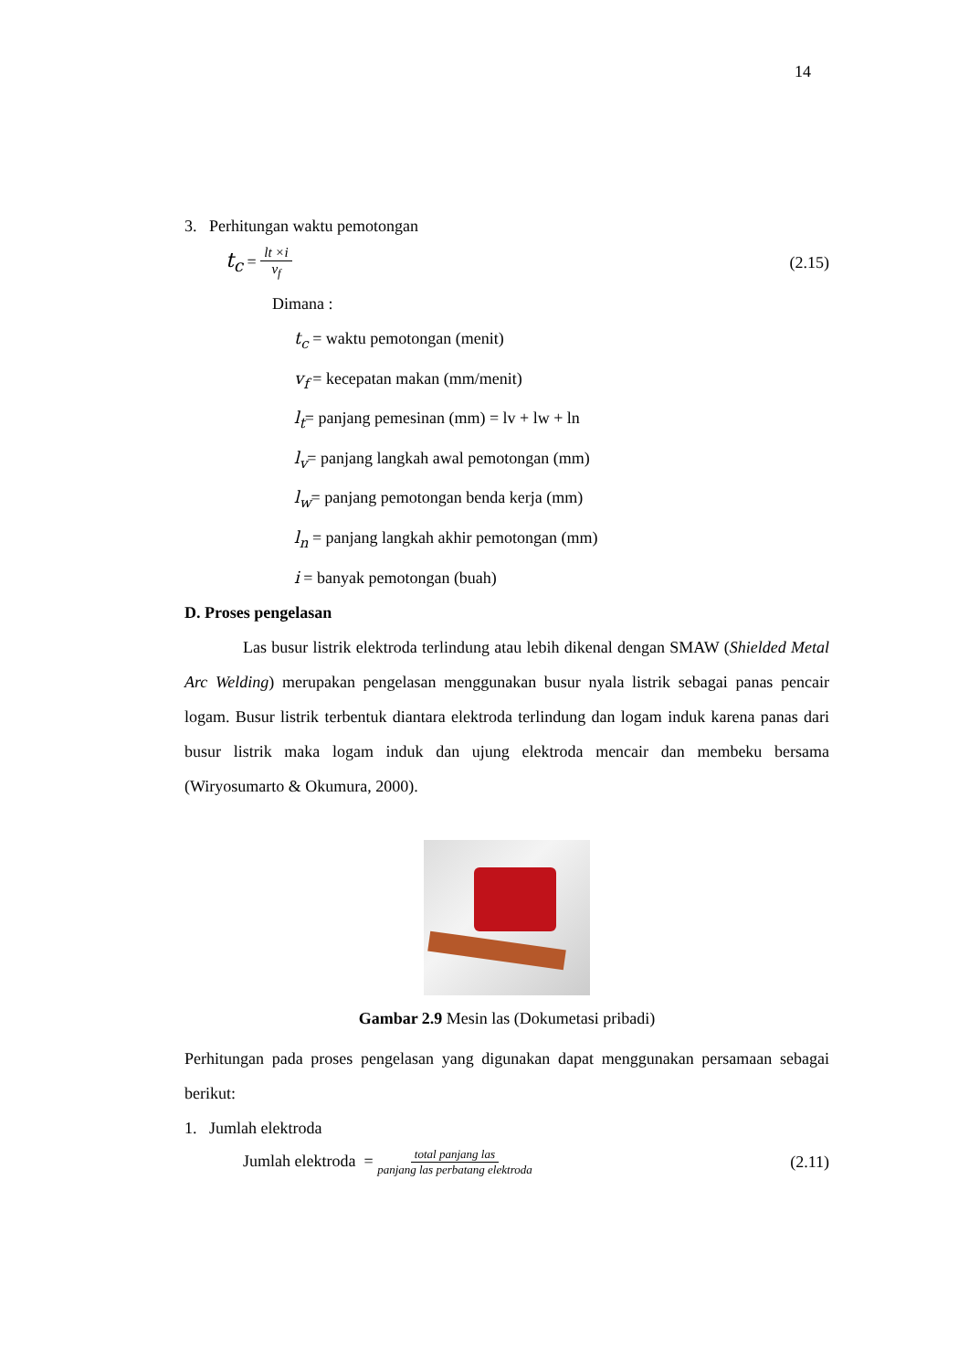14
3. Perhitungan waktu pemotongan
t<sub>c</sub> = lt ×i v<sub>f</sub> (2.15)
Dimana :
t<sub>c</sub> = waktu pemotongan (menit)
v<sub>f</sub> = kecepatan makan (mm/menit)
l<sub>t</sub>= panjang pemesinan (mm) = lv + lw + ln
l<sub>v</sub>= panjang langkah awal pemotongan (mm)
l<sub>w</sub>= panjang pemotongan benda kerja (mm)
l<sub>n</sub> = panjang langkah akhir pemotongan (mm)
i = banyak pemotongan (buah)
D. Proses pengelasan
Las busur listrik elektroda terlindung atau lebih dikenal dengan SMAW (Shielded Metal Arc Welding) merupakan pengelasan menggunakan busur nyala listrik sebagai panas pencair logam. Busur listrik terbentuk diantara elektroda terlindung dan logam induk karena panas dari busur listrik maka logam induk dan ujung elektroda mencair dan membeku bersama (Wiryosumarto & Okumura, 2000).
Gambar 2.9 Mesin las (Dokumetasi pribadi)
Perhitungan pada proses pengelasan yang digunakan dapat menggunakan persamaan sebagai berikut:
1. Jumlah elektroda
Jumlah elektroda = total panjang las panjang las perbatang elektroda (2.11)